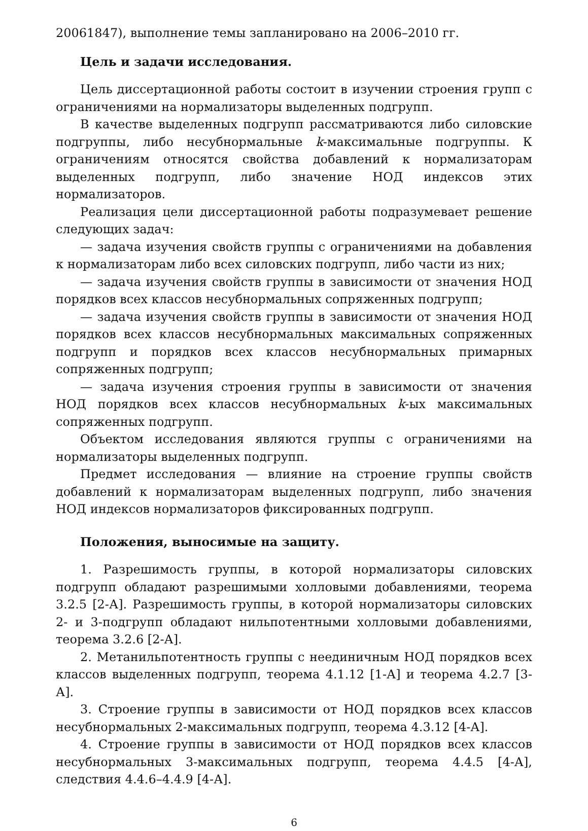20061847), выполнение темы запланировано на 2006–2010 гг.
Цель и задачи исследования.
Цель диссертационной работы состоит в изучении строения групп с ограничениями на нормализаторы выделенных подгрупп.
В качестве выделенных подгрупп рассматриваются либо силовские подгруппы, либо несубнормальные k-максимальные подгруппы. К ограничениям относятся свойства добавлений к нормализаторам выделенных подгрупп, либо значение НОД индексов этих нормализаторов.
Реализация цели диссертационной работы подразумевает решение следующих задач:
— задача изучения свойств группы с ограничениями на добавления к нормализаторам либо всех силовских подгрупп, либо части из них;
— задача изучения свойств группы в зависимости от значения НОД порядков всех классов несубнормальных сопряженных подгрупп;
— задача изучения свойств группы в зависимости от значения НОД порядков всех классов несубнормальных максимальных сопряженных подгрупп и порядков всех классов несубнормальных примарных сопряженных подгрупп;
— задача изучения строения группы в зависимости от значения НОД порядков всех классов несубнормальных k-ых максимальных сопряженных подгрупп.
Объектом исследования являются группы с ограничениями на нормализаторы выделенных подгрупп.
Предмет исследования — влияние на строение группы свойств добавлений к нормализаторам выделенных подгрупп, либо значения НОД индексов нормализаторов фиксированных подгрупп.
Положения, выносимые на защиту.
1. Разрешимость группы, в которой нормализаторы силовских подгрупп обладают разрешимыми холловыми добавлениями, теорема 3.2.5 [2-А]. Разрешимость группы, в которой нормализаторы силовских 2- и 3-подгрупп обладают нильпотентными холловыми добавлениями, теорема 3.2.6 [2-А].
2. Метанильпотентность группы с неединичным НОД порядков всех классов выделенных подгрупп, теорема 4.1.12 [1-А] и теорема 4.2.7 [3-А].
3. Строение группы в зависимости от НОД порядков всех классов несубнормальных 2-максимальных подгрупп, теорема 4.3.12 [4-А].
4. Строение группы в зависимости от НОД порядков всех классов несубнормальных 3-максимальных подгрупп, теорема 4.4.5 [4-А], следствия 4.4.6–4.4.9 [4-А].
6